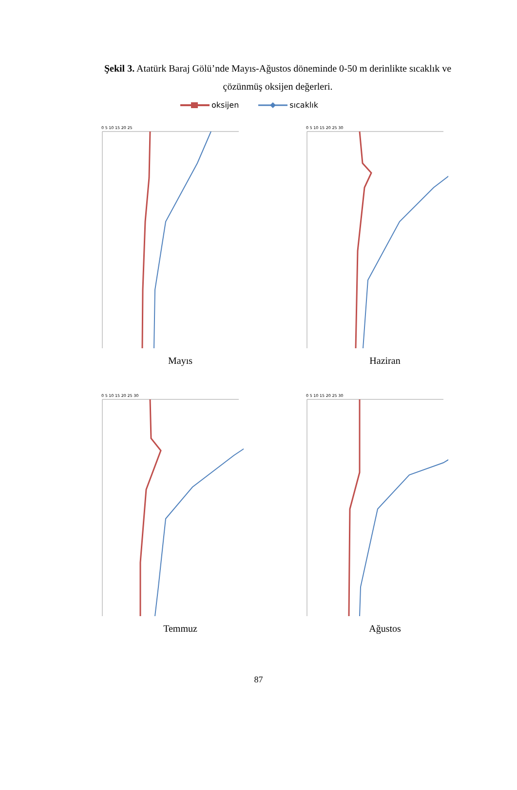Şekil 3. Atatürk Baraj Gölü’nde Mayıs-Ağustos döneminde 0-50 m derinlikte sıcaklık ve çözünmüş oksijen değerleri.
oksijen sıcaklık
0 5 10 15 20 25
Mayıs
0 5 10 15 20 25 30
Haziran
0 5 10 15 20 25 30
Temmuz
0 5 10 15 20 25 30
Ağustos
87